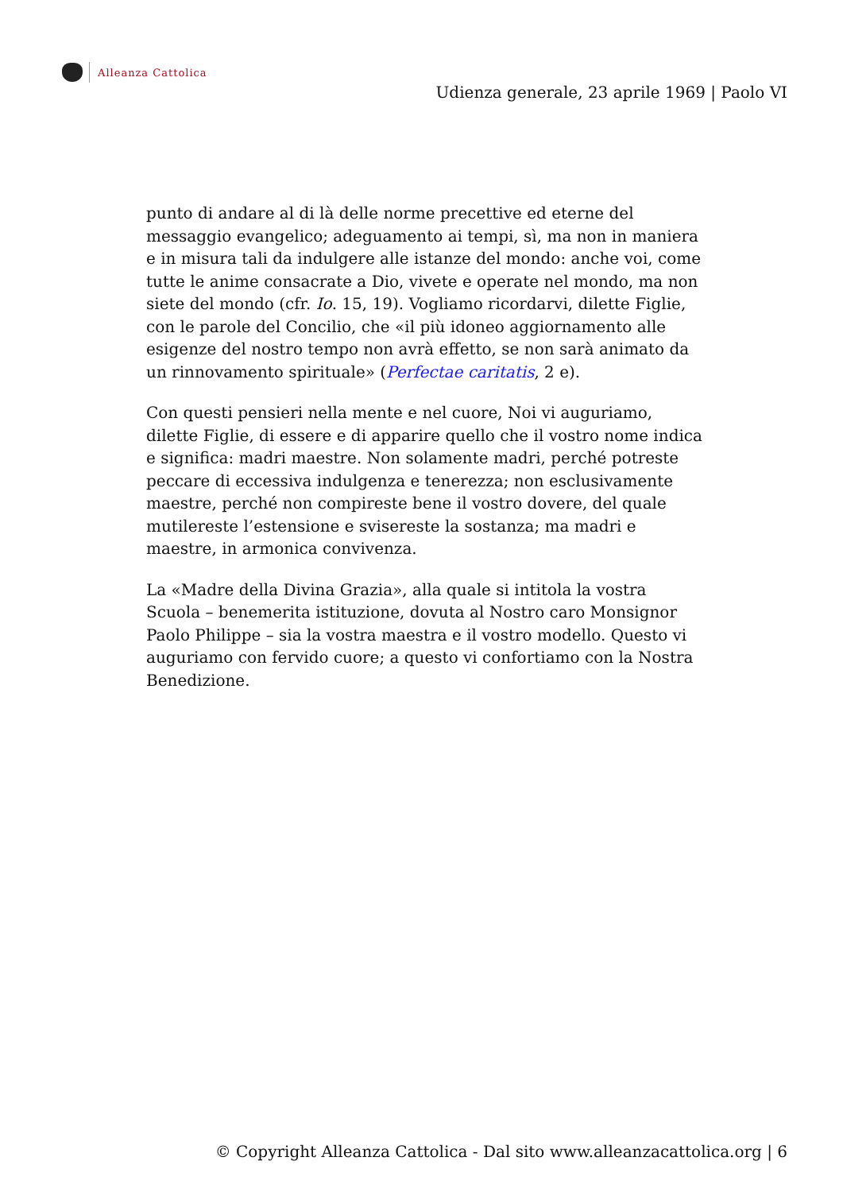Alleanza Cattolica
Udienza generale, 23 aprile 1969 | Paolo VI
punto di andare al di là delle norme precettive ed eterne del messaggio evangelico; adeguamento ai tempi, sì, ma non in maniera e in misura tali da indulgere alle istanze del mondo: anche voi, come tutte le anime consacrate a Dio, vivete e operate nel mondo, ma non siete del mondo (cfr. Io. 15, 19). Vogliamo ricordarvi, dilette Figlie, con le parole del Concilio, che «il più idoneo aggiornamento alle esigenze del nostro tempo non avrà effetto, se non sarà animato da un rinnovamento spirituale» (Perfectae caritatis, 2 e).
Con questi pensieri nella mente e nel cuore, Noi vi auguriamo, dilette Figlie, di essere e di apparire quello che il vostro nome indica e significa: madri maestre. Non solamente madri, perché potreste peccare di eccessiva indulgenza e tenerezza; non esclusivamente maestre, perché non compireste bene il vostro dovere, del quale mutilereste l’estensione e svisereste la sostanza; ma madri e maestre, in armonica convivenza.
La «Madre della Divina Grazia», alla quale si intitola la vostra Scuola – benemerita istituzione, dovuta al Nostro caro Monsignor Paolo Philippe – sia la vostra maestra e il vostro modello. Questo vi auguriamo con fervido cuore; a questo vi confortiamo con la Nostra Benedizione.
© Copyright Alleanza Cattolica - Dal sito www.alleanzacattolica.org | 6